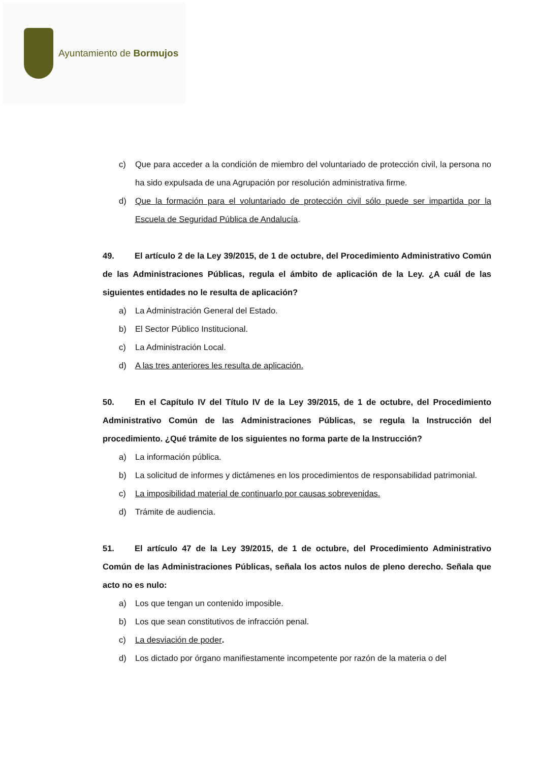Ayuntamiento de Bormujos
c) Que para acceder a la condición de miembro del voluntariado de protección civil, la persona no ha sido expulsada de una Agrupación por resolución administrativa firme.
d) Que la formación para el voluntariado de protección civil sólo puede ser impartida por la Escuela de Seguridad Pública de Andalucía.
49. El artículo 2 de la Ley 39/2015, de 1 de octubre, del Procedimiento Administrativo Común de las Administraciones Públicas, regula el ámbito de aplicación de la Ley. ¿A cuál de las siguientes entidades no le resulta de aplicación?
a) La Administración General del Estado.
b) El Sector Público Institucional.
c) La Administración Local.
d) A las tres anteriores les resulta de aplicación.
50. En el Capítulo IV del Título IV de la Ley 39/2015, de 1 de octubre, del Procedimiento Administrativo Común de las Administraciones Públicas, se regula la Instrucción del procedimiento. ¿Qué trámite de los siguientes no forma parte de la Instrucción?
a) La información pública.
b) La solicitud de informes y dictámenes en los procedimientos de responsabilidad patrimonial.
c) La imposibilidad material de continuarlo por causas sobrevenidas.
d) Trámite de audiencia.
51. El artículo 47 de la Ley 39/2015, de 1 de octubre, del Procedimiento Administrativo Común de las Administraciones Públicas, señala los actos nulos de pleno derecho. Señala que acto no es nulo:
a) Los que tengan un contenido imposible.
b) Los que sean constitutivos de infracción penal.
c) La desviación de poder.
d) Los dictado por órgano manifiestamente incompetente por razón de la materia o del